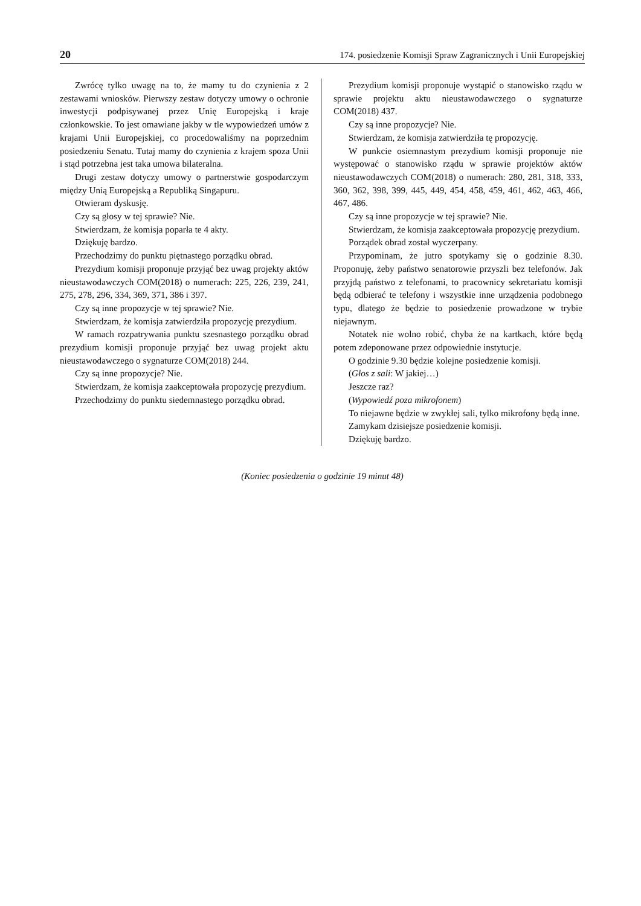20 174. posiedzenie Komisji Spraw Zagranicznych i Unii Europejskiej
Zwrócę tylko uwagę na to, że mamy tu do czynienia z 2 zestawami wniosków. Pierwszy zestaw dotyczy umowy o ochronie inwestycji podpisywanej przez Unię Europejską i kraje członkowskie. To jest omawiane jakby w tle wypowiedzeń umów z krajami Unii Europejskiej, co procedowaliśmy na poprzednim posiedzeniu Senatu. Tutaj mamy do czynienia z krajem spoza Unii i stąd potrzebna jest taka umowa bilateralna.
Drugi zestaw dotyczy umowy o partnerstwie gospodarczym między Unią Europejską a Republiką Singapuru.
Otwieram dyskusję.
Czy są głosy w tej sprawie? Nie.
Stwierdzam, że komisja poparła te 4 akty.
Dziękuję bardzo.
Przechodzimy do punktu piętnastego porządku obrad.
Prezydium komisji proponuje przyjąć bez uwag projekty aktów nieustawodawczych COM(2018) o numerach: 225, 226, 239, 241, 275, 278, 296, 334, 369, 371, 386 i 397.
Czy są inne propozycje w tej sprawie? Nie.
Stwierdzam, że komisja zatwierdziła propozycję prezydium.
W ramach rozpatrywania punktu szesnastego porządku obrad prezydium komisji proponuje przyjąć bez uwag projekt aktu nieustawodawczego o sygnaturze COM(2018) 244.
Czy są inne propozycje? Nie.
Stwierdzam, że komisja zaakceptowała propozycję prezydium.
Przechodzimy do punktu siedemnastego porządku obrad.
Prezydium komisji proponuje wystąpić o stanowisko rządu w sprawie projektu aktu nieustawodawczego o sygnaturze COM(2018) 437.
Czy są inne propozycje? Nie.
Stwierdzam, że komisja zatwierdziła tę propozycję.
W punkcie osiemnastym prezydium komisji proponuje nie występować o stanowisko rządu w sprawie projektów aktów nieustawodawczych COM(2018) o numerach: 280, 281, 318, 333, 360, 362, 398, 399, 445, 449, 454, 458, 459, 461, 462, 463, 466, 467, 486.
Czy są inne propozycje w tej sprawie? Nie.
Stwierdzam, że komisja zaakceptowała propozycję prezydium.
Porządek obrad został wyczerpany.
Przypominam, że jutro spotykamy się o godzinie 8.30. Proponuję, żeby państwo senatorowie przyszli bez telefonów. Jak przyjdą państwo z telefonami, to pracownicy sekretariatu komisji będą odbierać te telefony i wszystkie inne urządzenia podobnego typu, dlatego że będzie to posiedzenie prowadzone w trybie niejawnym.
Notatek nie wolno robić, chyba że na kartkach, które będą potem zdeponowane przez odpowiednie instytucje.
O godzinie 9.30 będzie kolejne posiedzenie komisji.
(Głos z sali: W jakiej…)
Jeszcze raz?
(Wypowiedź poza mikrofonem)
To niejawne będzie w zwykłej sali, tylko mikrofony będą inne.
Zamykam dzisiejsze posiedzenie komisji.
Dziękuję bardzo.
(Koniec posiedzenia o godzinie 19 minut 48)